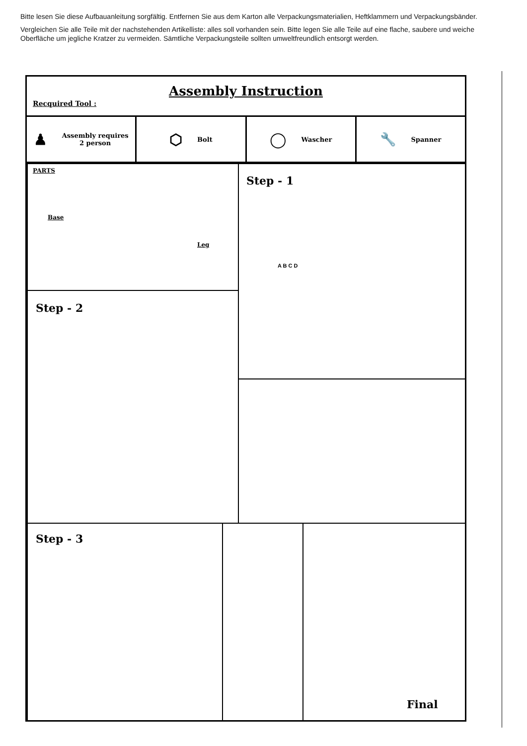Bitte lesen Sie diese Aufbauanleitung sorgfältig. Entfernen Sie aus dem Karton alle Verpackungsmaterialien, Heftklammern und Verpackungsbänder.
Vergleichen Sie alle Teile mit der nachstehenden Artikelliste: alles soll vorhanden sein. Bitte legen Sie alle Teile auf eine flache, saubere und weiche Oberfläche um jegliche Kratzer zu vermeiden. Sämtliche Verpackungsteile sollten umweltfreundlich entsorgt werden.
Assembly Instruction
Recquired Tool :
♟ Assembly requires
2 person
⬡ Bolt
◯ Wascher
🔧 Spanner
PARTS
Base
Leg
Step - 1
Step - 2
Step - 3
Final
A B C D